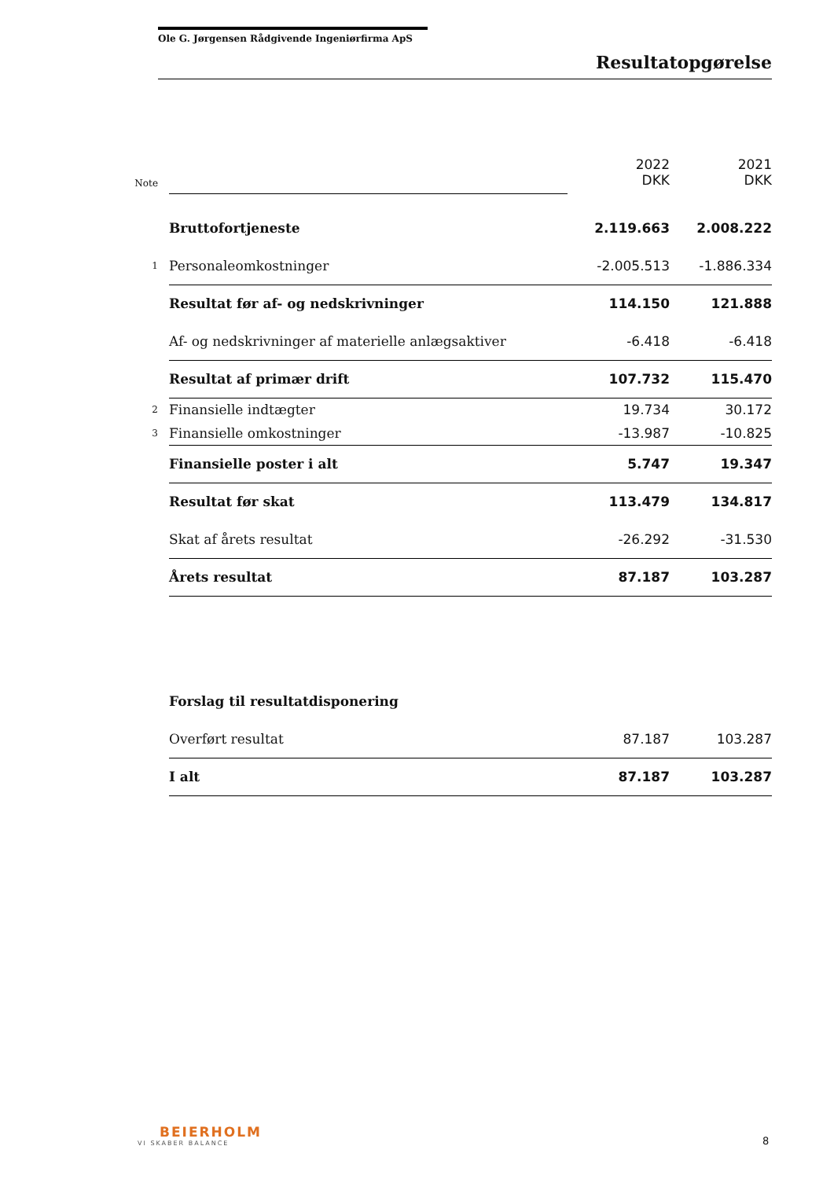Ole G. Jørgensen Rådgivende Ingeniørfirma ApS
Resultatopgørelse
| Note | | 2022 DKK | 2021 DKK |
| | Bruttofortjeneste | 2.119.663 | 2.008.222 |
| 1 | Personaleomkostninger | -2.005.513 | -1.886.334 |
| | Resultat før af- og nedskrivninger | 114.150 | 121.888 |
| | Af- og nedskrivninger af materielle anlægsaktiver | -6.418 | -6.418 |
| | Resultat af primær drift | 107.732 | 115.470 |
| 2 | Finansielle indtægter | 19.734 | 30.172 |
| 3 | Finansielle omkostninger | -13.987 | -10.825 |
| | Finansielle poster i alt | 5.747 | 19.347 |
| | Resultat før skat | 113.479 | 134.817 |
| | Skat af årets resultat | -26.292 | -31.530 |
| | Årets resultat | 87.187 | 103.287 |
| | Forslag til resultatdisponering | | |
| | Overført resultat | 87.187 | 103.287 |
| | I alt | 87.187 | 103.287 |
BEIERHOLM
VI SKABER BALANCE
8